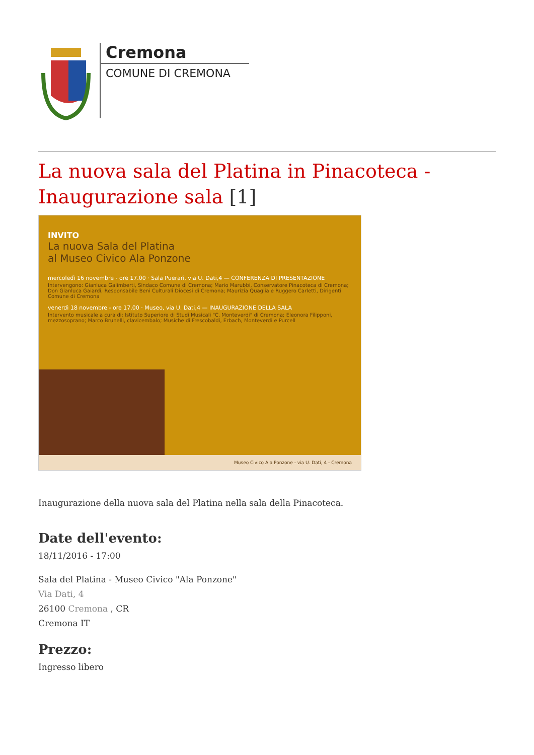Cremona
COMUNE DI CREMONA
La nuova sala del Platina in Pinacoteca - Inaugurazione sala [1]
INVITO
La nuova Sala del Platina
al Museo Civico Ala Ponzone
mercoledì 16 novembre - ore 17.00 · Sala Puerari, via U. Dati,4 — CONFERENZA DI PRESENTAZIONE
Intervengono: Gianluca Galimberti, Sindaco Comune di Cremona; Mario Marubbi, Conservatore Pinacoteca di Cremona; Don Gianluca Gaiardi, Responsabile Beni Culturali Diocesi di Cremona; Maurizia Quaglia e Ruggero Carletti, Dirigenti Comune di Cremona
venerdì 18 novembre - ore 17.00 · Museo, via U. Dati,4 — INAUGURAZIONE DELLA SALA
Intervento musicale a cura di: Istituto Superiore di Studi Musicali "C. Monteverdi" di Cremona; Eleonora Filipponi, mezzosoprano; Marco Brunelli, clavicembalo; Musiche di Frescobaldi, Erbach, Monteverdi e Purcell
Museo Civico Ala Ponzone - via U. Dati, 4 - Cremona
Inaugurazione della nuova sala del Platina nella sala della Pinacoteca.
Date dell'evento:
18/11/2016 - 17:00
Sala del Platina - Museo Civico "Ala Ponzone"
Via Dati, 4
26100 Cremona , CR
Cremona IT
Prezzo:
Ingresso libero